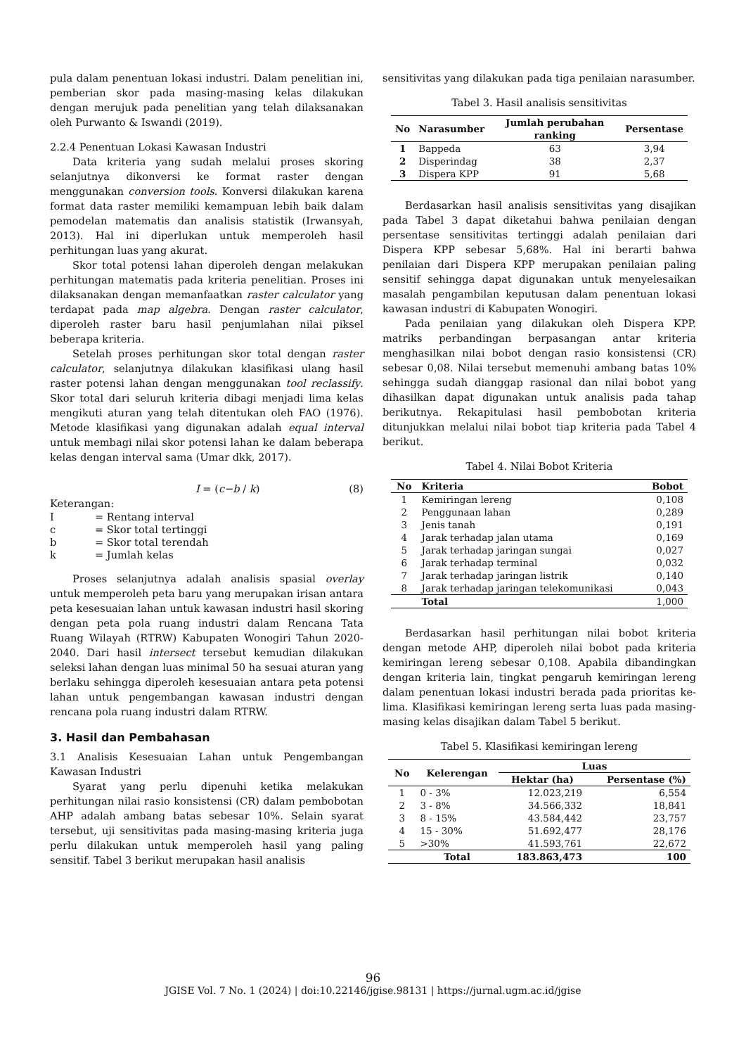pula dalam penentuan lokasi industri. Dalam penelitian ini, pemberian skor pada masing-masing kelas dilakukan dengan merujuk pada penelitian yang telah dilaksanakan oleh Purwanto & Iswandi (2019).
2.2.4 Penentuan Lokasi Kawasan Industri
Data kriteria yang sudah melalui proses skoring selanjutnya dikonversi ke format raster dengan menggunakan conversion tools. Konversi dilakukan karena format data raster memiliki kemampuan lebih baik dalam pemodelan matematis dan analisis statistik (Irwansyah, 2013). Hal ini diperlukan untuk memperoleh hasil perhitungan luas yang akurat.
Skor total potensi lahan diperoleh dengan melakukan perhitungan matematis pada kriteria penelitian. Proses ini dilaksanakan dengan memanfaatkan raster calculator yang terdapat pada map algebra. Dengan raster calculator, diperoleh raster baru hasil penjumlahan nilai piksel beberapa kriteria.
Setelah proses perhitungan skor total dengan raster calculator, selanjutnya dilakukan klasifikasi ulang hasil raster potensi lahan dengan menggunakan tool reclassify. Skor total dari seluruh kriteria dibagi menjadi lima kelas mengikuti aturan yang telah ditentukan oleh FAO (1976). Metode klasifikasi yang digunakan adalah equal interval untuk membagi nilai skor potensi lahan ke dalam beberapa kelas dengan interval sama (Umar dkk, 2017).
I = (c−b / k) (8)
Keterangan:
| I | = Rentang interval |
| c | = Skor total tertinggi |
| b | = Skor total terendah |
| k | = Jumlah kelas |
Proses selanjutnya adalah analisis spasial overlay untuk memperoleh peta baru yang merupakan irisan antara peta kesesuaian lahan untuk kawasan industri hasil skoring dengan peta pola ruang industri dalam Rencana Tata Ruang Wilayah (RTRW) Kabupaten Wonogiri Tahun 2020-2040. Dari hasil intersect tersebut kemudian dilakukan seleksi lahan dengan luas minimal 50 ha sesuai aturan yang berlaku sehingga diperoleh kesesuaian antara peta potensi lahan untuk pengembangan kawasan industri dengan rencana pola ruang industri dalam RTRW.
3. Hasil dan Pembahasan
3.1 Analisis Kesesuaian Lahan untuk Pengembangan Kawasan Industri
Syarat yang perlu dipenuhi ketika melakukan perhitungan nilai rasio konsistensi (CR) dalam pembobotan AHP adalah ambang batas sebesar 10%. Selain syarat tersebut, uji sensitivitas pada masing-masing kriteria juga perlu dilakukan untuk memperoleh hasil yang paling sensitif. Tabel 3 berikut merupakan hasil analisis
sensitivitas yang dilakukan pada tiga penilaian narasumber.
Tabel 3. Hasil analisis sensitivitas
| No | Narasumber | Jumlah perubahan ranking | Persentase |
| --- | --- | --- | --- |
| 1 | Bappeda | 63 | 3,94 |
| 2 | Disperindag | 38 | 2,37 |
| 3 | Dispera KPP | 91 | 5,68 |
Berdasarkan hasil analisis sensitivitas yang disajikan pada Tabel 3 dapat diketahui bahwa penilaian dengan persentase sensitivitas tertinggi adalah penilaian dari Dispera KPP sebesar 5,68%. Hal ini berarti bahwa penilaian dari Dispera KPP merupakan penilaian paling sensitif sehingga dapat digunakan untuk menyelesaikan masalah pengambilan keputusan dalam penentuan lokasi kawasan industri di Kabupaten Wonogiri.
Pada penilaian yang dilakukan oleh Dispera KPP. matriks perbandingan berpasangan antar kriteria menghasilkan nilai bobot dengan rasio konsistensi (CR) sebesar 0,08. Nilai tersebut memenuhi ambang batas 10% sehingga sudah dianggap rasional dan nilai bobot yang dihasilkan dapat digunakan untuk analisis pada tahap berikutnya. Rekapitulasi hasil pembobotan kriteria ditunjukkan melalui nilai bobot tiap kriteria pada Tabel 4 berikut.
Tabel 4. Nilai Bobot Kriteria
| No | Kriteria | Bobot |
| --- | --- | --- |
| 1 | Kemiringan lereng | 0,108 |
| 2 | Penggunaan lahan | 0,289 |
| 3 | Jenis tanah | 0,191 |
| 4 | Jarak terhadap jalan utama | 0,169 |
| 5 | Jarak terhadap jaringan sungai | 0,027 |
| 6 | Jarak terhadap terminal | 0,032 |
| 7 | Jarak terhadap jaringan listrik | 0,140 |
| 8 | Jarak terhadap jaringan telekomunikasi | 0,043 |
| | Total | 1,000 |
Berdasarkan hasil perhitungan nilai bobot kriteria dengan metode AHP, diperoleh nilai bobot pada kriteria kemiringan lereng sebesar 0,108. Apabila dibandingkan dengan kriteria lain, tingkat pengaruh kemiringan lereng dalam penentuan lokasi industri berada pada prioritas ke-lima. Klasifikasi kemiringan lereng serta luas pada masing-masing kelas disajikan dalam Tabel 5 berikut.
Tabel 5. Klasifikasi kemiringan lereng
| No | Kelerengan | Luas | |
| --- | --- | --- | --- |
| | | Hektar (ha) | Persentase (%) |
| 1 | 0 - 3% | 12.023,219 | 6,554 |
| 2 | 3 - 8% | 34.566,332 | 18,841 |
| 3 | 8 - 15% | 43.584,442 | 23,757 |
| 4 | 15 - 30% | 51.692,477 | 28,176 |
| 5 | >30% | 41.593,761 | 22,672 |
| | Total | 183.863,473 | 100 |
96
JGISE Vol. 7 No. 1 (2024) | doi:10.22146/jgise.98131 | https://jurnal.ugm.ac.id/jgise